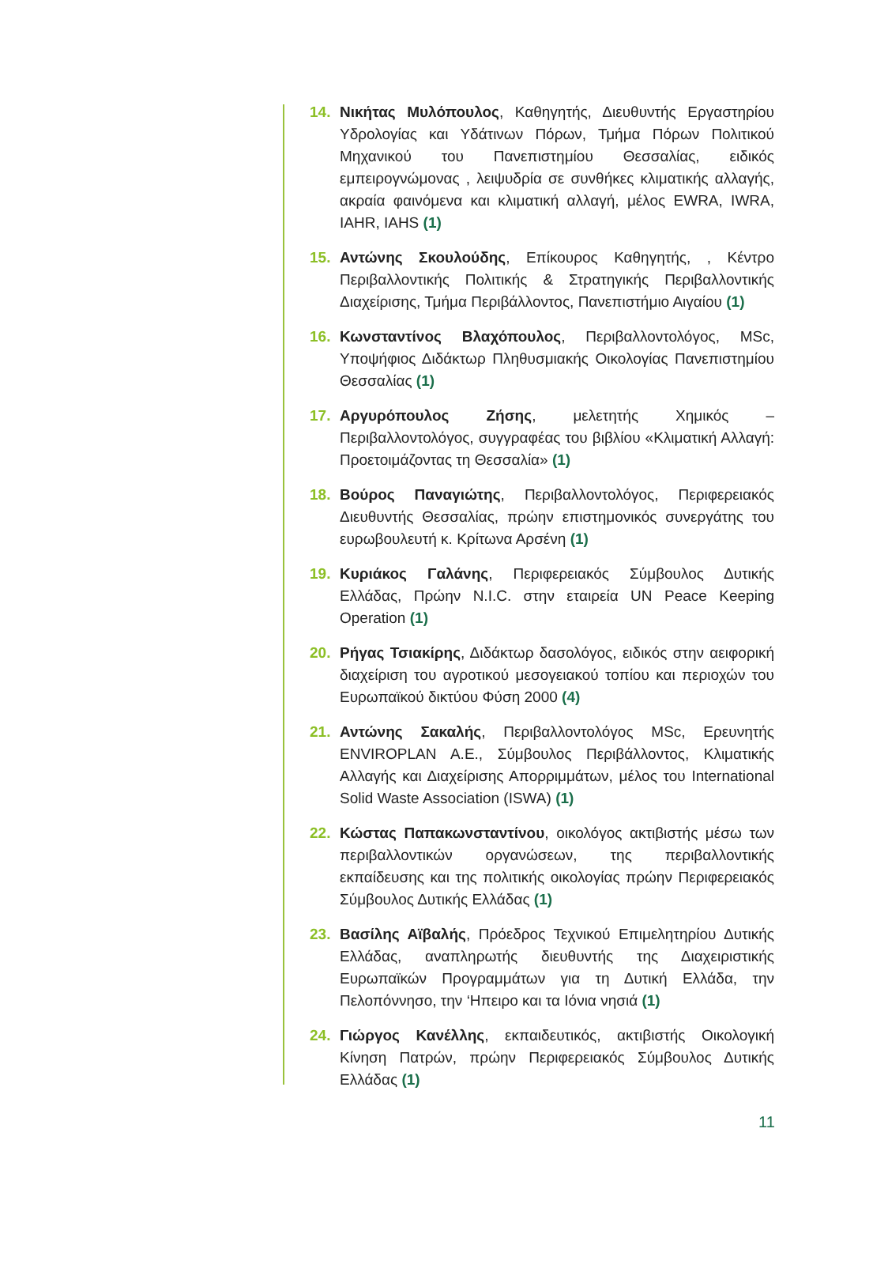14. Νικήτας Μυλόπουλος, Καθηγητής, Διευθυντής Εργαστηρίου Υδρολογίας και Υδάτινων Πόρων, Τμήμα Πόρων Πολιτικού Μηχανικού του Πανεπιστημίου Θεσσαλίας, ειδικός εμπειρογνώμονας , λειψυδρία σε συνθήκες κλιματικής αλλαγής, ακραία φαινόμενα και κλιματική αλλαγή, μέλος EWRA, IWRA, IAHR, IAHS (1)
15. Αντώνης Σκουλούδης, Επίκουρος Καθηγητής, , Κέντρο Περιβαλλοντικής Πολιτικής & Στρατηγικής Περιβαλλοντικής Διαχείρισης, Τμήμα Περιβάλλοντος, Πανεπιστήμιο Αιγαίου (1)
16. Κωνσταντίνος Βλαχόπουλος, Περιβαλλοντολόγος, MSc, Υποψήφιος Διδάκτωρ Πληθυσμιακής Οικολογίας Πανεπιστημίου Θεσσαλίας (1)
17. Αργυρόπουλος Ζήσης, μελετητής Χημικός – Περιβαλλοντολόγος, συγγραφέας του βιβλίου «Κλιματική Αλλαγή: Προετοιμάζοντας τη Θεσσαλία» (1)
18. Βούρος Παναγιώτης, Περιβαλλοντολόγος, Περιφερειακός Διευθυντής Θεσσαλίας, πρώην επιστημονικός συνεργάτης του ευρωβουλευτή κ. Κρίτωνα Αρσένη (1)
19. Κυριάκος Γαλάνης, Περιφερειακός Σύμβουλος Δυτικής Ελλάδας, Πρώην N.I.C. στην εταιρεία UN Peace Keeping Operation (1)
20. Ρήγας Τσιακίρης, Διδάκτωρ δασολόγος, ειδικός στην αειφορική διαχείριση του αγροτικού μεσογειακού τοπίου και περιοχών του Ευρωπαϊκού δικτύου Φύση 2000 (4)
21. Αντώνης Σακαλής, Περιβαλλοντολόγος MSc, Ερευνητής ENVIROPLAN A.E., Σύμβουλος Περιβάλλοντος, Κλιματικής Αλλαγής και Διαχείρισης Απορριμμάτων, μέλος του International Solid Waste Association (ISWA) (1)
22. Κώστας Παπακωνσταντίνου, οικολόγος ακτιβιστής μέσω των περιβαλλοντικών οργανώσεων, της περιβαλλοντικής εκπαίδευσης και της πολιτικής οικολογίας πρώην Περιφερειακός Σύμβουλος Δυτικής Ελλάδας (1)
23. Βασίλης Αϊβαλής, Πρόεδρος Τεχνικού Επιμελητηρίου Δυτικής Ελλάδας, αναπληρωτής διευθυντής της Διαχειριστικής Ευρωπαϊκών Προγραμμάτων για τη Δυτική Ελλάδα, την Πελοπόννησο, την ‘Ηπειρο και τα Ιόνια νησιά (1)
24. Γιώργος Κανέλλης, εκπαιδευτικός, ακτιβιστής Οικολογική Κίνηση Πατρών, πρώην Περιφερειακός Σύμβουλος Δυτικής Ελλάδας (1)
11